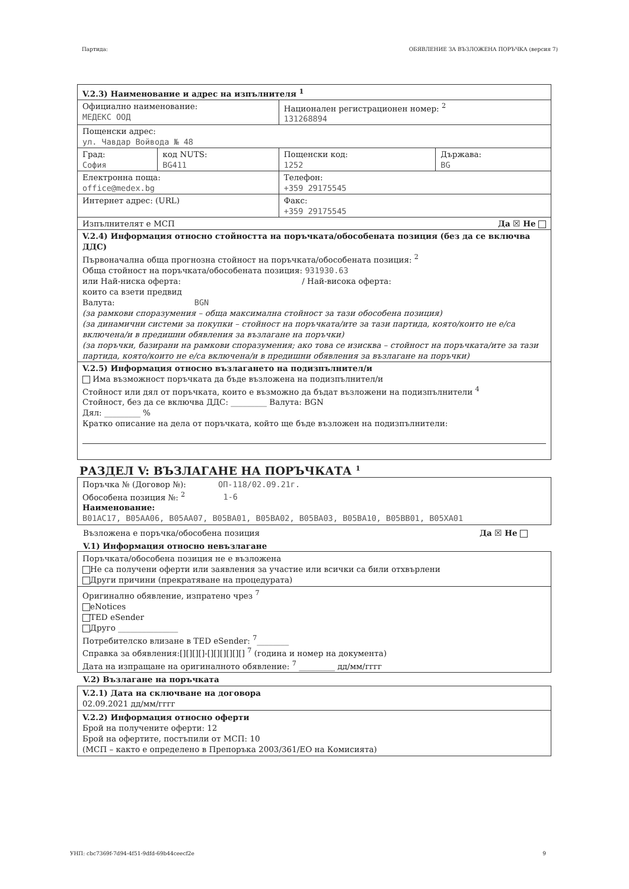Партида: ОБЯВЛЕНИЕ ЗА ВЪЗЛОЖЕНА ПОРЪЧКА (версия 7)
| V.2.3) Наименование и адрес на изпълнителя <sup>1</sup> | | | |
| Официално наименование: МЕДЕКС ООД | | Национален регистрационен номер: <sup>2</sup> 131268894 | |
| Пощенски адрес: ул. Чавдар Войвода № 48 | | | |
| Град: София | код NUTS: BG411 | Пощенски код: 1252 | Държава: BG |
| Електронна поща: office@medex.bg | | Телефон: +359 29175545 | |
| Интернет адрес: (URL) | | Факс: +359 29175545 | |
| Изпълнителят е МСП Да ☒ Не | | | |
| V.2.4) Информация относно стойността на поръчката/обособената позиция (без да се включва ДДС) Първоначална обща прогнозна стойност на поръчката/обособената позиция: <sup>2</sup> Обща стойност на поръчката/обособената позиция: 931930.63 или Най-ниска оферта: / Най-висока оферта: които са взети предвид Валута: BGN (за рамкови споразумения – обща максимална стойност за тази обособена позиция) (за динамични системи за покупки – стойност на поръчката/ите за тази партида, която/които не е/са включена/и в предишни обявления за възлагане на поръчки) (за поръчки, базирани на рамкови споразумения; ако това се изисква – стойност на поръчката/ите за тази партида, която/които не е/са включена/и в предишни обявления за възлагане на поръчки) | | | |
| V.2.5) Информация относно възлагането на подизпълнител/и Има възможност поръчката да бъде възложена на подизпълнител/и Стойност или дял от поръчката, които е възможно да бъдат възложени на подизпълнители <sup>4</sup> Стойност, без да се включва ДДС: _________ Валута: BGN Дял: _________ % Кратко описание на дела от поръчката, който ще бъде възложен на подизпълнители: | | | |
РАЗДЕЛ V: ВЪЗЛАГАНЕ НА ПОРЪЧКАТА <sup>1</sup>
Поръчка № (Договор №): ОП-118/02.09.21г.
Обособена позиция №: <sup>2</sup> 1-6
Наименование:
B01AC17, B05AA06, B05AA07, B05BA01, B05BA02, B05BA03, B05BA10, B05BB01, B05XA01
Възложена е поръчка/обособена позиция Да ☒ Не
V.1) Информация относно невъзлагане
Поръчката/обособена позиция не е възложена
Не са получени оферти или заявления за участие или всички са били отхвърлени
Други причини (прекратяване на процедурата)
Оригинално обявление, изпратено чрез <sup>7</sup>
eNotices
TED eSender
Друго _______________
Потребителско влизане в TED eSender: <sup>7</sup>________
Справка за обявления:[][][][]-[][][][][][] <sup>7</sup> (година и номер на документа)
Дата на изпращане на оригиналното обявление: <sup>7</sup> _________ дд/мм/гггг
V.2) Възлагане на поръчката
V.2.1) Дата на сключване на договора
02.09.2021 дд/мм/гггг
V.2.2) Информация относно оферти
Брой на получените оферти: 12
Брой на офертите, постъпили от МСП: 10
(МСП – както е определено в Препоръка 2003/361/ЕО на Комисията)
УНП: cbc7369f-7d94-4f51-9dfd-69b44ceecf2e 9